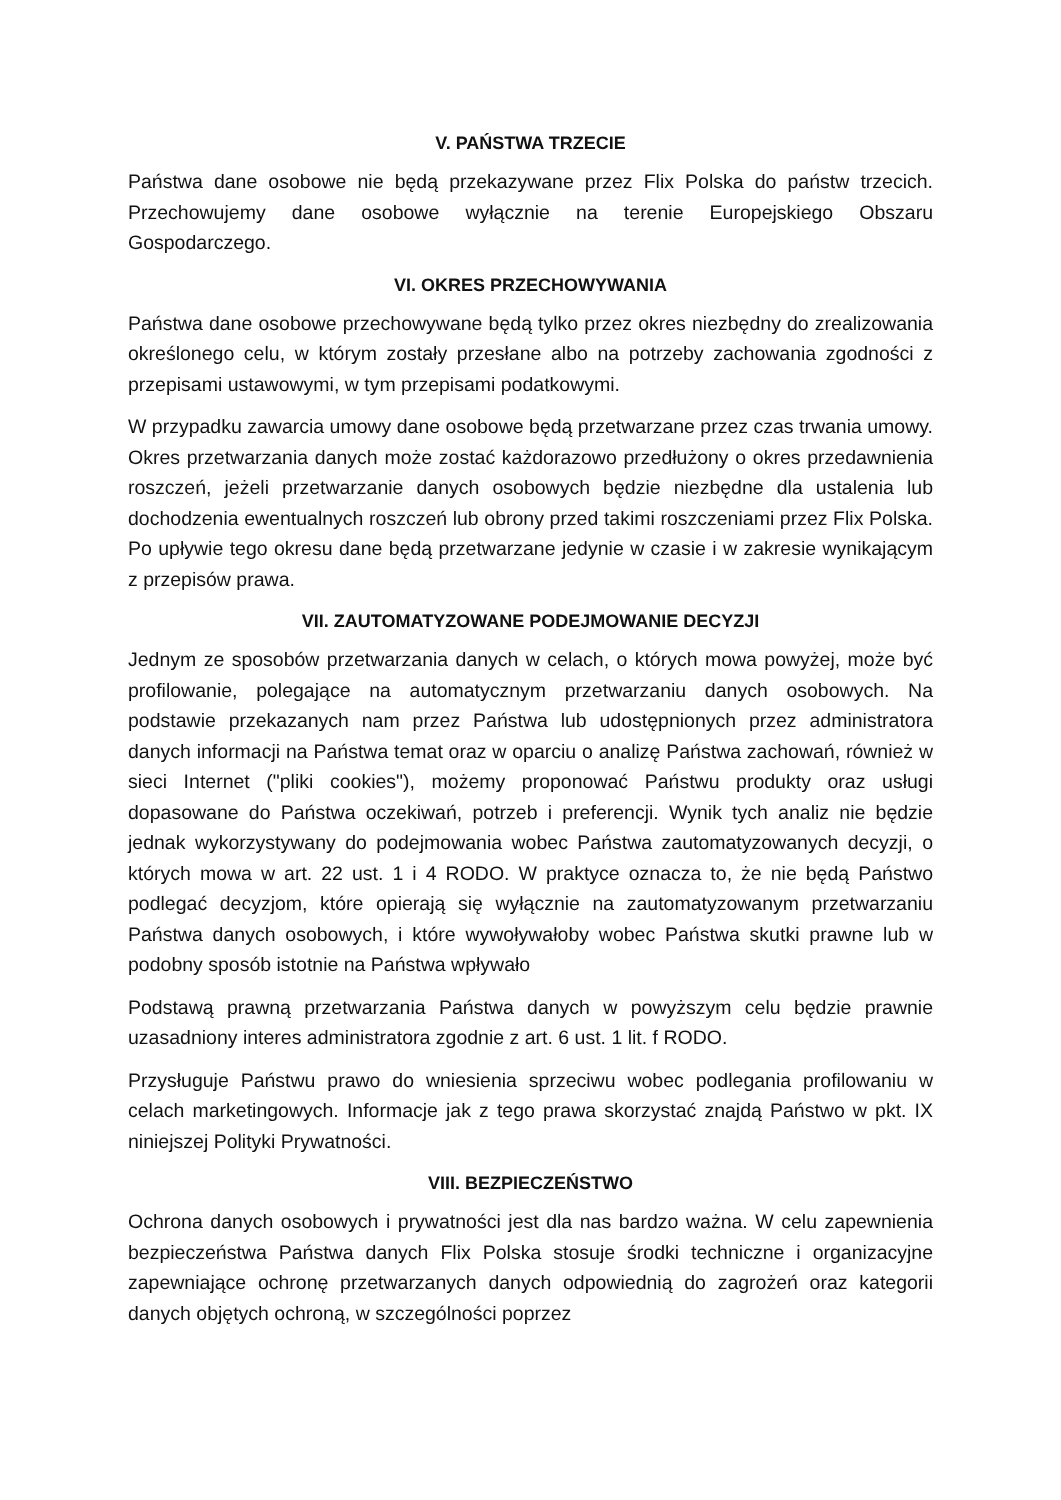V. PAŃSTWA TRZECIE
Państwa dane osobowe nie będą przekazywane przez Flix Polska do państw trzecich. Przechowujemy dane osobowe wyłącznie na terenie Europejskiego Obszaru Gospodarczego.
VI. OKRES PRZECHOWYWANIA
Państwa dane osobowe przechowywane będą tylko przez okres niezbędny do zrealizowania określonego celu, w którym zostały przesłane albo na potrzeby zachowania zgodności z przepisami ustawowymi, w tym przepisami podatkowymi.
W przypadku zawarcia umowy dane osobowe będą przetwarzane przez czas trwania umowy. Okres przetwarzania danych może zostać każdorazowo przedłużony o okres przedawnienia roszczeń, jeżeli przetwarzanie danych osobowych będzie niezbędne dla ustalenia lub dochodzenia ewentualnych roszczeń lub obrony przed takimi roszczeniami przez Flix Polska. Po upływie tego okresu dane będą przetwarzane jedynie w czasie i w zakresie wynikającym z przepisów prawa.
VII. ZAUTOMATYZOWANE PODEJMOWANIE DECYZJI
Jednym ze sposobów przetwarzania danych w celach, o których mowa powyżej, może być profilowanie, polegające na automatycznym przetwarzaniu danych osobowych. Na podstawie przekazanych nam przez Państwa lub udostępnionych przez administratora danych informacji na Państwa temat oraz w oparciu o analizę Państwa zachowań, również w sieci Internet ("pliki cookies"), możemy proponować Państwu produkty oraz usługi dopasowane do Państwa oczekiwań, potrzeb i preferencji. Wynik tych analiz nie będzie jednak wykorzystywany do podejmowania wobec Państwa zautomatyzowanych decyzji, o których mowa w art. 22 ust. 1 i 4 RODO. W praktyce oznacza to, że nie będą Państwo podlegać decyzjom, które opierają się wyłącznie na zautomatyzowanym przetwarzaniu Państwa danych osobowych, i które wywoływałoby wobec Państwa skutki prawne lub w podobny sposób istotnie na Państwa wpływało
Podstawą prawną przetwarzania Państwa danych w powyższym celu będzie prawnie uzasadniony interes administratora zgodnie z art. 6 ust. 1 lit. f RODO.
Przysługuje Państwu prawo do wniesienia sprzeciwu wobec podlegania profilowaniu w celach marketingowych. Informacje jak z tego prawa skorzystać znajdą Państwo w pkt. IX niniejszej Polityki Prywatności.
VIII. BEZPIECZEŃSTWO
Ochrona danych osobowych i prywatności jest dla nas bardzo ważna. W celu zapewnienia bezpieczeństwa Państwa danych Flix Polska stosuje środki techniczne i organizacyjne zapewniające ochronę przetwarzanych danych odpowiednią do zagrożeń oraz kategorii danych objętych ochroną, w szczególności poprzez